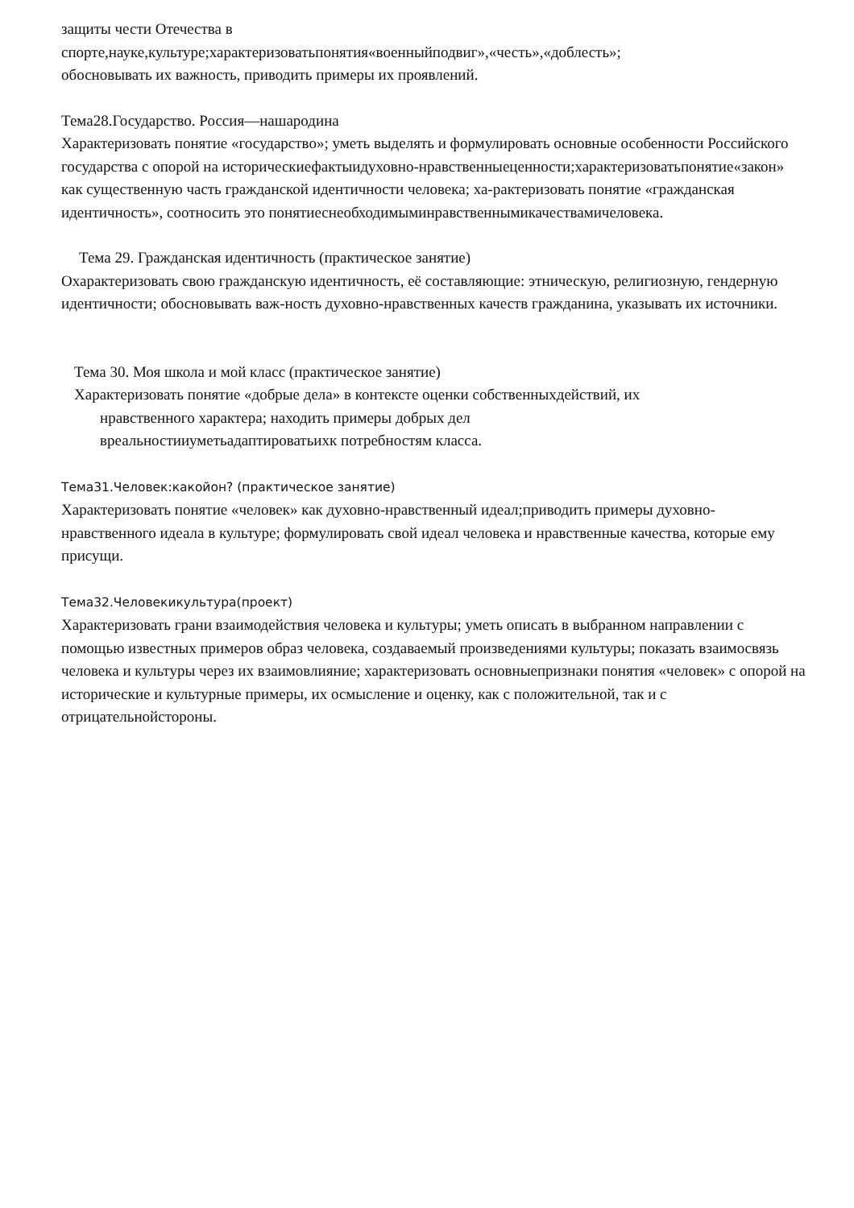защиты чести Отечества в
спорте,науке,культуре;характеризоватьпонятия«военныйподвиг»,«честь»,«доблесть»;
обосновывать их важность, приводить примеры их проявлений.
Тема28.Государство. Россия—нашародина
Характеризовать понятие «государство»; уметь выделять и формулировать основные особенности Российского государства с опорой на историческиефактыидуховно-нравственныеценности;характеризоватьпонятие«закон» как существенную часть гражданской идентичности человека; ха-рактеризовать понятие «гражданская идентичность», соотносить это понятиеснеобходимыминравственнымикачествамичеловека.
Тема 29. Гражданская идентичность (практическое занятие)
Охарактеризовать свою гражданскую идентичность, её составляющие: этническую, религиозную, гендерную идентичности; обосновывать важ-ность духовно-нравственных качеств гражданина, указывать их источники.
Тема 30. Моя школа и мой класс (практическое занятие)
Характеризовать понятие «добрые дела» в контексте оценки собственныхдействий, их
нравственного характера; находить примеры добрых дел
вреальностииуметьадаптироватьихк потребностям класса.
Тема31.Человек:какойон? (практическое занятие)
Характеризовать понятие «человек» как духовно-нравственный идеал;приводить примеры духовно-нравственного идеала в культуре; формулировать свой идеал человека и нравственные качества, которые ему присущи.
Тема32.Человекикультура(проект)
Характеризовать грани взаимодействия человека и культуры; уметь описать в выбранном направлении с помощью известных примеров образ человека, создаваемый произведениями культуры; показать взаимосвязь человека и культуры через их взаимовлияние; характеризовать основныепризнаки понятия «человек» с опорой на исторические и культурные примеры, их осмысление и оценку, как с положительной, так и с отрицательнойстороны.